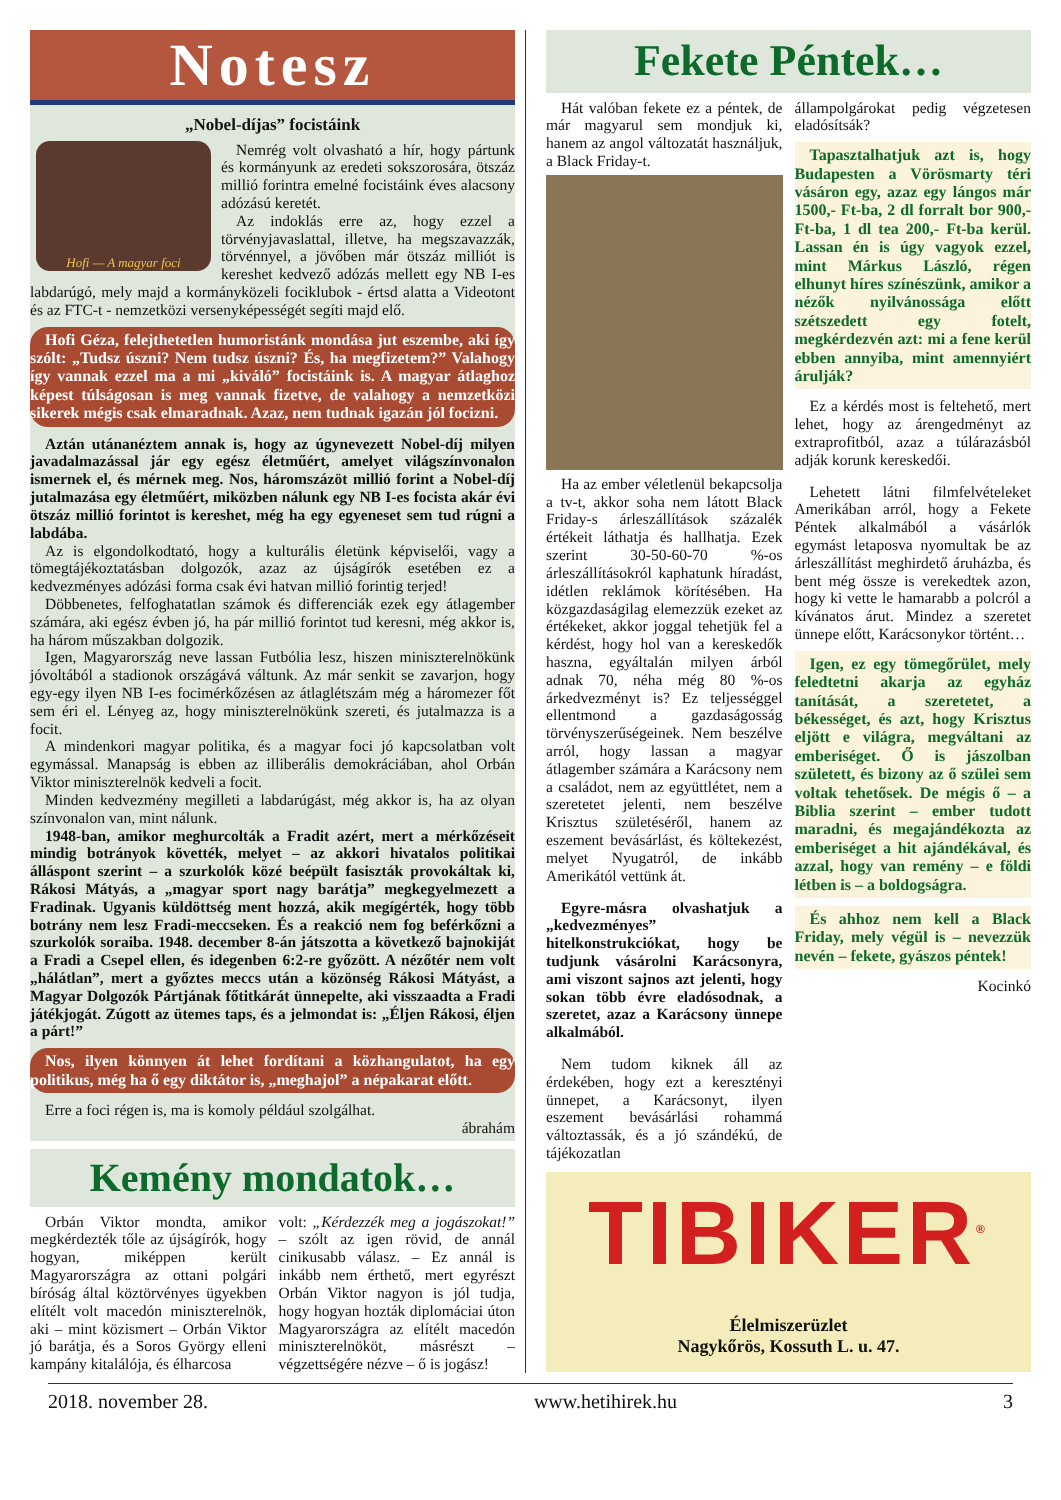Notesz
„Nobel-díjas” focistáink
Hofi — A magyar foci
Nemrég volt olvasható a hír, hogy pártunk és kormányunk az eredeti sokszorosára, ötszáz millió forintra emelné focistáink éves alacsony adózású keretét.
Az indoklás erre az, hogy ezzel a törvényjavaslattal, illetve, ha megszavazzák, törvénnyel, a jövőben már ötszáz milliót is kereshet kedvező adózás mellett egy NB I-es labdarúgó, mely majd a kormányközeli fociklubok - értsd alatta a Videotont és az FTC-t - nemzetközi versenyképességét segíti majd elő.
Hofi Géza, felejthetetlen humoristánk mondása jut eszembe, aki így szólt: „Tudsz úszni? Nem tudsz úszni? És, ha megfizetem?” Valahogy így vannak ezzel ma a mi „kiváló” focistáink is. A magyar átlaghoz képest túlságosan is meg vannak fizetve, de valahogy a nemzetközi sikerek mégis csak elmaradnak. Azaz, nem tudnak igazán jól focizni.
Aztán utánanéztem annak is, hogy az úgynevezett Nobel-díj milyen javadalmazással jár egy egész életműért, amelyet világszínvonalon ismernek el, és mérnek meg. Nos, háromszázöt millió forint a Nobel-díj jutalmazása egy életműért, miközben nálunk egy NB I-es focista akár évi ötszáz millió forintot is kereshet, még ha egy egyeneset sem tud rúgni a labdába.
Az is elgondolkodtató, hogy a kulturális életünk képviselői, vagy a tömegtájékoztatásban dolgozók, azaz az újságírók esetében ez a kedvezményes adózási forma csak évi hatvan millió forintig terjed!
Döbbenetes, felfoghatatlan számok és differenciák ezek egy átlagember számára, aki egész évben jó, ha pár millió forintot tud keresni, még akkor is, ha három műszakban dolgozik.
Igen, Magyarország neve lassan Futbólia lesz, hiszen miniszterelnökünk jóvoltából a stadionok országává váltunk. Az már senkit se zavarjon, hogy egy-egy ilyen NB I-es focimérkőzésen az átlaglétszám még a háromezer főt sem éri el. Lényeg az, hogy miniszterelnökünk szereti, és jutalmazza is a focit.
A mindenkori magyar politika, és a magyar foci jó kapcsolatban volt egymással. Manapság is ebben az illiberális demokráciában, ahol Orbán Viktor miniszterelnök kedveli a focit.
Minden kedvezmény megilleti a labdarúgást, még akkor is, ha az olyan színvonalon van, mint nálunk.
1948-ban, amikor meghurcolták a Fradit azért, mert a mérkőzéseit mindig botrányok követték, melyet – az akkori hivatalos politikai álláspont szerint – a szurkolók közé beépült fasiszták provokáltak ki, Rákosi Mátyás, a „magyar sport nagy barátja” megkegyelmezett a Fradinak. Ugyanis küldöttség ment hozzá, akik megígérték, hogy több botrány nem lesz Fradi-meccseken. És a reakció nem fog beférkőzni a szurkolók soraiba. 1948. december 8-án játszotta a következő bajnokiját a Fradi a Csepel ellen, és idegenben 6:2-re győzött. A nézőtér nem volt „hálátlan”, mert a győztes meccs után a közönség Rákosi Mátyást, a Magyar Dolgozók Pártjának főtitkárát ünnepelte, aki visszaadta a Fradi játékjogát. Zúgott az ütemes taps, és a jelmondat is: „Éljen Rákosi, éljen a párt!”
Nos, ilyen könnyen át lehet fordítani a közhangulatot, ha egy politikus, még ha ő egy diktátor is, „meghajol” a népakarat előtt.
Erre a foci régen is, ma is komoly például szolgálhat.
ábrahám
Kemény mondatok…
Orbán Viktor mondta, amikor megkérdezték tőle az újságírók, hogy hogyan, miképpen került Magyarországra az ottani polgári bíróság által köztörvényes ügyekben elítélt volt macedón miniszterelnök, aki – mint közismert – Orbán Viktor jó barátja, és a Soros György elleni kampány kitalálója, és élharcosa
volt: „Kérdezzék meg a jogászokat!” – szólt az igen rövid, de annál cinikusabb válasz. – Ez annál is inkább nem érthető, mert egyrészt Orbán Viktor nagyon is jól tudja, hogy hogyan hozták diplomáciai úton Magyarországra az elítélt macedón miniszterelnököt, másrészt – végzettségére nézve – ő is jogász!
Fekete Péntek…
Hát valóban fekete ez a péntek, de már magyarul sem mondjuk ki, hanem az angol változatát használjuk, a Black Friday-t.
Ha az ember véletlenül bekapcsolja a tv-t, akkor soha nem látott Black Friday-s árleszállítások százalék értékeit láthatja és hallhatja. Ezek szerint 30-50-60-70 %-os árleszállításokról kaphatunk híradást, idétlen reklámok körítésében. Ha közgazdaságilag elemezzük ezeket az értékeket, akkor joggal tehetjük fel a kérdést, hogy hol van a kereskedők haszna, egyáltalán milyen árból adnak 70, néha még 80 %-os árkedvezményt is? Ez teljességgel ellentmond a gazdaságosság törvényszerűségeinek. Nem beszélve arról, hogy lassan a magyar átlagember számára a Karácsony nem a családot, nem az együttlétet, nem a szeretetet jelenti, nem beszélve Krisztus születéséről, hanem az eszement bevásárlást, és költekezést, melyet Nyugatról, de inkább Amerikától vettünk át.
Egyre-másra olvashatjuk a „kedvezményes” hitelkonstrukciókat, hogy be tudjunk vásárolni Karácsonyra, ami viszont sajnos azt jelenti, hogy sokan több évre eladósodnak, a szeretet, azaz a Karácsony ünnepe alkalmából.
Nem tudom kiknek áll az érdekében, hogy ezt a keresztényi ünnepet, a Karácsonyt, ilyen eszement bevásárlási rohammá változtassák, és a jó szándékú, de tájékozatlan
állampolgárokat pedig végzetesen eladósítsák?
Tapasztalhatjuk azt is, hogy Budapesten a Vörösmarty téri vásáron egy, azaz egy lángos már 1500,- Ft-ba, 2 dl forralt bor 900,- Ft-ba, 1 dl tea 200,- Ft-ba kerül. Lassan én is úgy vagyok ezzel, mint Márkus László, régen elhunyt híres színészünk, amikor a nézők nyilvánossága előtt szétszedett egy fotelt, megkérdezvén azt: mi a fene kerül ebben annyiba, mint amennyiért árulják?
Ez a kérdés most is feltehető, mert lehet, hogy az árengedményt az extraprofitból, azaz a túlárazásból adják korunk kereskedői.
Lehetett látni filmfelvételeket Amerikában arról, hogy a Fekete Péntek alkalmából a vásárlók egymást letaposva nyomultak be az árleszállítást meghirdető áruházba, és bent még össze is verekedtek azon, hogy ki vette le hamarabb a polcról a kívánatos árut. Mindez a szeretet ünnepe előtt, Karácsonykor történt…
Igen, ez egy tömegőrület, mely feledtetni akarja az egyház tanítását, a szeretetet, a békességet, és azt, hogy Krisztus eljött e világra, megváltani az emberiséget. Ő is jászolban született, és bizony az ő szülei sem voltak tehetősek. De mégis ő – a Biblia szerint – ember tudott maradni, és megajándékozta az emberiséget a hit ajándékával, és azzal, hogy van remény – e földi létben is – a boldogságra.
És ahhoz nem kell a Black Friday, mely végül is – nevezzük nevén – fekete, gyászos péntek!
Kocinkó
TIBIKER<sup>®</sup>
Élelmiszerüzlet
Nagykőrös, Kossuth L. u. 47.
2018. november 28. www.hetihirek.hu 3